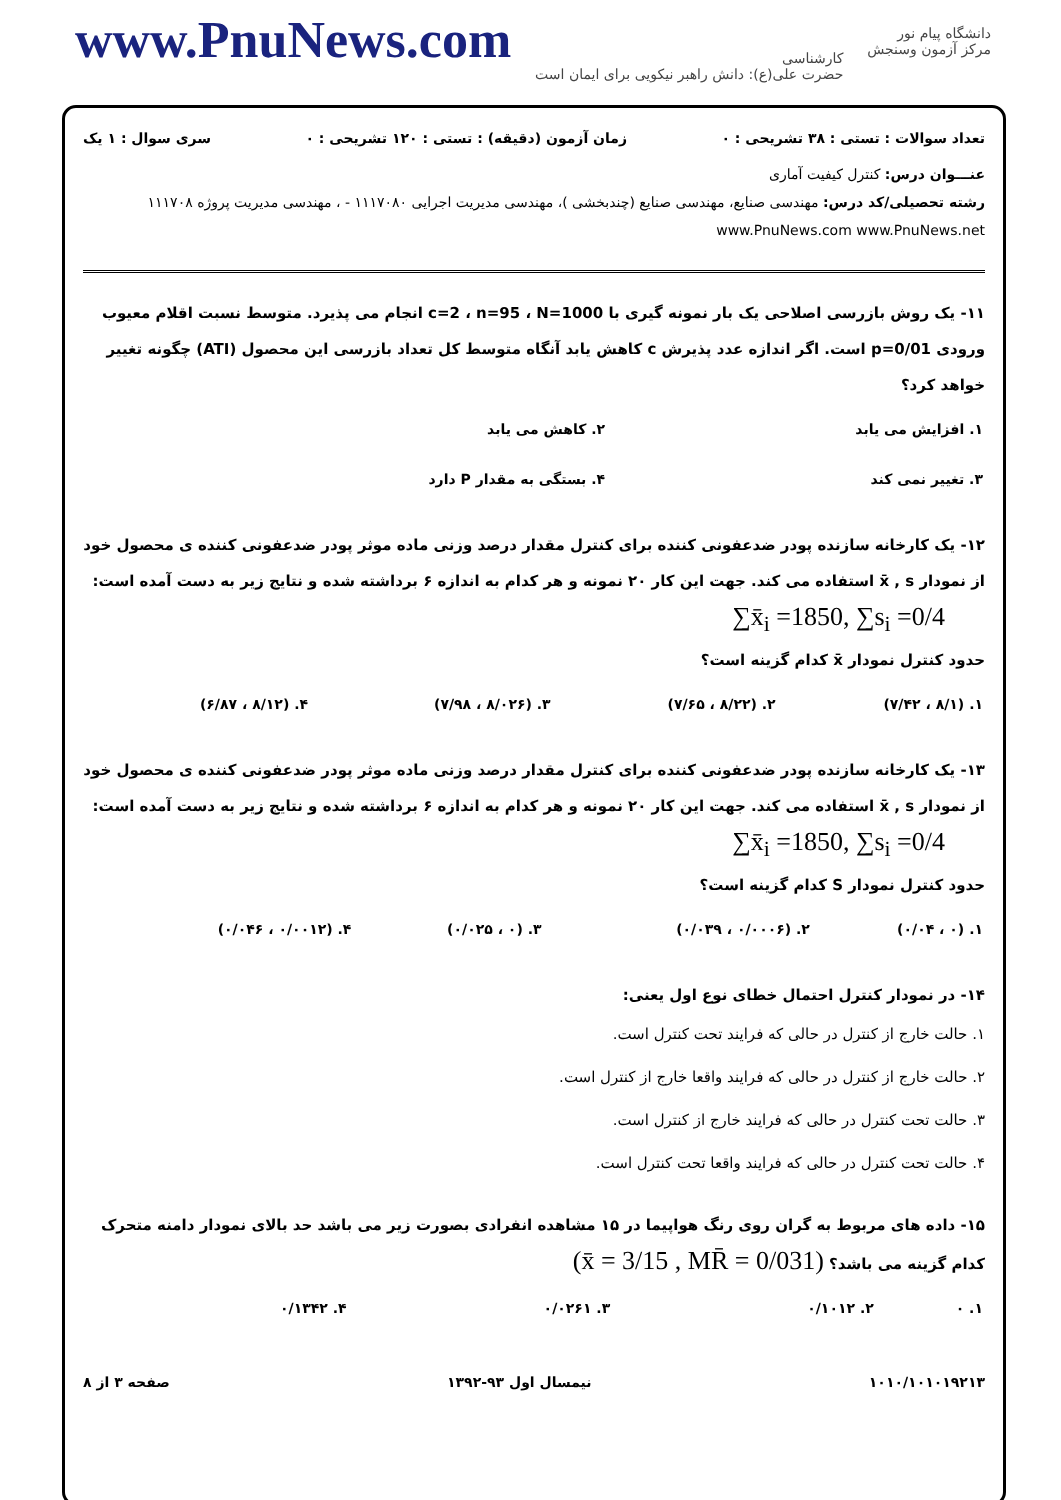www.PnuNews.com
کارشناسی
حضرت علی(ع): دانش راهبر نیکویی برای ایمان است
دانشگاه پیام نور
مرکز آزمون وسنجش
تعداد سوالات : تستی : ۳۸ تشریحی : ۰ زمان آزمون (دقیقه) : تستی : ۱۲۰ تشریحی : ۰ سری سوال : ۱ یک
عنـــوان درس: کنترل کیفیت آماری
رشته تحصیلی/کد درس: مهندسی صنایع، مهندسی صنایع (چندبخشی )، مهندسی مدیریت اجرایی ۱۱۱۷۰۸۰ - ، مهندسی مدیریت پروژه ۱۱۱۷۰۸ www.PnuNews.com www.PnuNews.net
۱۱- یک روش بازرسی اصلاحی یک بار نمونه گیری با c=2 ، n=95 ، N=1000 انجام می پذیرد. متوسط نسبت اقلام معیوب ورودی p=0/01 است. اگر اندازه عدد پذیرش c کاهش یابد آنگاه متوسط کل تعداد بازرسی این محصول (ATI) چگونه تغییر خواهد کرد؟
| ۱. افزایش می یابد | ۲. کاهش می یابد |
| ۳. تغییر نمی کند | ۴. بستگی به مقدار P دارد |
۱۲- یک کارخانه سازنده پودر ضدعفونی کننده برای کنترل مقدار درصد وزنی ماده موثر پودر ضدعفونی کننده ی محصول خود از نمودار x̄ , s استفاده می کند. جهت این کار ۲۰ نمونه و هر کدام به اندازه ۶ برداشته شده و نتایج زیر به دست آمده است:
∑x̄<sub>i</sub> =1850, ∑s<sub>i</sub> =0/4
حدود کنترل نمودار x̄ کدام گزینه است؟
| ۱. (۸/۱ ، ۷/۴۲) | ۲. (۸/۲۲ ، ۷/۶۵) | ۳. (۸/۰۲۶ ، ۷/۹۸) | ۴. (۸/۱۲ ، ۶/۸۷) |
۱۳- یک کارخانه سازنده پودر ضدعفونی کننده برای کنترل مقدار درصد وزنی ماده موثر پودر ضدعفونی کننده ی محصول خود از نمودار x̄ , s استفاده می کند. جهت این کار ۲۰ نمونه و هر کدام به اندازه ۶ برداشته شده و نتایج زیر به دست آمده است:
∑x̄<sub>i</sub> =1850, ∑s<sub>i</sub> =0/4
حدود کنترل نمودار S کدام گزینه است؟
| ۱. (۰ ، ۰/۰۴) | ۲. (۰/۰۰۰۶ ، ۰/۰۳۹) | ۳. (۰ ، ۰/۰۲۵) | ۴. (۰/۰۰۱۲ ، ۰/۰۴۶) |
۱۴- در نمودار کنترل احتمال خطای نوع اول یعنی:
۱. حالت خارج از کنترل در حالی که فرایند تحت کنترل است.
۲. حالت خارج از کنترل در حالی که فرایند واقعا خارج از کنترل است.
۳. حالت تحت کنترل در حالی که فرایند خارج از کنترل است.
۴. حالت تحت کنترل در حالی که فرایند واقعا تحت کنترل است.
۱۵- داده های مربوط به گران روی رنگ هواپیما در ۱۵ مشاهده انفرادی بصورت زیر می باشد حد بالای نمودار دامنه متحرک کدام گزینه می باشد؟ (x̄ = 3/15 , MR̄ = 0/031)
| ۱. ۰ | ۲. ۰/۱۰۱۲ | ۳. ۰/۰۲۶۱ | ۴. ۰/۱۳۴۲ |
۱۰۱۰/۱۰۱۰۱۹۲۱۳ نیمسال اول ۹۳-۱۳۹۲ صفحه ۳ از ۸